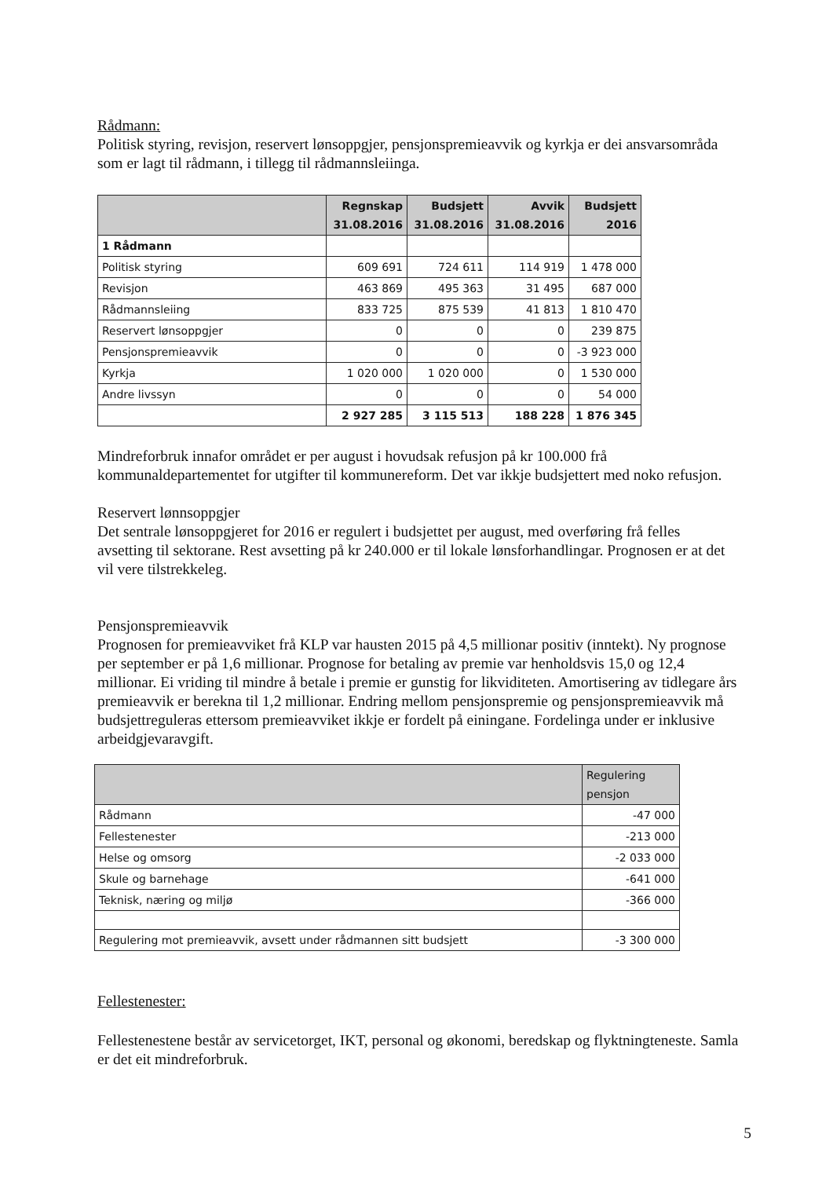Rådmann:
Politisk styring, revisjon, reservert lønsoppgjer, pensjonspremieavvik og kyrkja er dei ansvarsområda som er lagt til rådmann, i tillegg til rådmannsleiinga.
| | Regnskap 31.08.2016 | Budsjett 31.08.2016 | Avvik 31.08.2016 | Budsjett 2016 |
| --- | --- | --- | --- | --- |
| 1 Rådmann | | | | |
| Politisk styring | 609 691 | 724 611 | 114 919 | 1 478 000 |
| Revisjon | 463 869 | 495 363 | 31 495 | 687 000 |
| Rådmannsleiing | 833 725 | 875 539 | 41 813 | 1 810 470 |
| Reservert lønsoppgjer | 0 | 0 | 0 | 239 875 |
| Pensjonspremieavvik | 0 | 0 | 0 | -3 923 000 |
| Kyrkja | 1 020 000 | 1 020 000 | 0 | 1 530 000 |
| Andre livssyn | 0 | 0 | 0 | 54 000 |
| | 2 927 285 | 3 115 513 | 188 228 | 1 876 345 |
Mindreforbruk innafor området er per august i hovudsak refusjon på kr 100.000 frå kommunaldepartementet for utgifter til kommunereform. Det var ikkje budsjettert med noko refusjon.
Reservert lønnsoppgjer
Det sentrale lønsoppgjeret for 2016 er regulert i budsjettet per august, med overføring frå felles avsetting til sektorane. Rest avsetting på kr 240.000 er til lokale lønsforhandlingar. Prognosen er at det vil vere tilstrekkeleg.
Pensjonspremieavvik
Prognosen for premieavviket frå KLP var hausten 2015 på 4,5 millionar positiv (inntekt). Ny prognose per september er på 1,6 millionar. Prognose for betaling av premie var henholdsvis 15,0 og 12,4 millionar. Ei vriding til mindre å betale i premie er gunstig for likviditeten. Amortisering av tidlegare års premieavvik er berekna til 1,2 millionar. Endring mellom pensjonspremie og pensjonspremieavvik må budsjettreguleras ettersom premieavviket ikkje er fordelt på einingane. Fordelinga under er inklusive arbeidgjevaravgift.
| | Regulering pensjon |
| --- | --- |
| Rådmann | -47 000 |
| Fellestenester | -213 000 |
| Helse og omsorg | -2 033 000 |
| Skule og barnehage | -641 000 |
| Teknisk, næring og miljø | -366 000 |
| Regulering mot premieavvik, avsett under rådmannen sitt budsjett | -3 300 000 |
Fellestenester:
Fellestenestene består av servicetorget, IKT, personal og økonomi, beredskap og flyktningteneste. Samla er det eit mindreforbruk.
5